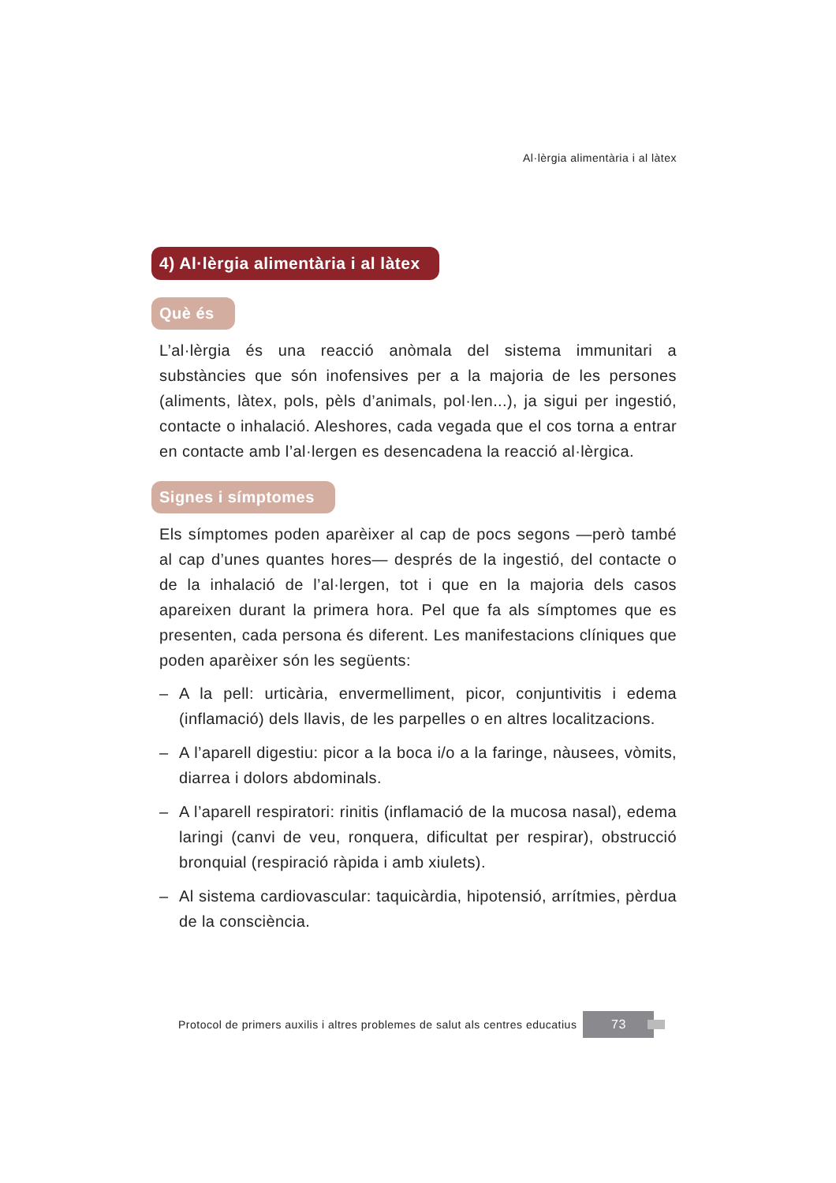Al·lèrgia alimentària i al làtex
4) Al·lèrgia alimentària i al làtex
Què és
L’al·lèrgia és una reacció anòmala del sistema immunitari a substàncies que són inofensives per a la majoria de les persones (aliments, làtex, pols, pèls d’animals, pol·len...), ja sigui per ingestió, contacte o inhalació. Aleshores, cada vegada que el cos torna a entrar en contacte amb l’al·lergen es desencadena la reacció al·lèrgica.
Signes i símptomes
Els símptomes poden aparèixer al cap de pocs segons —però també al cap d’unes quantes hores— després de la ingestió, del contacte o de la inhalació de l’al·lergen, tot i que en la majoria dels casos apareixen durant la primera hora. Pel que fa als símptomes que es presenten, cada persona és diferent. Les manifestacions clíniques que poden aparèixer són les següents:
– A la pell: urticària, envermelliment, picor, conjuntivitis i edema (inflamació) dels llavis, de les parpelles o en altres localitzacions.
– A l’aparell digestiu: picor a la boca i/o a la faringe, nàusees, vòmits, diarrea i dolors abdominals.
– A l’aparell respiratori: rinitis (inflamació de la mucosa nasal), edema laringi (canvi de veu, ronquera, dificultat per respirar), obstrucció bronquial (respiració ràpida i amb xiulets).
– Al sistema cardiovascular: taquicàrdia, hipotensió, arrítmies, pèrdua de la consciència.
Protocol de primers auxilis i altres problemes de salut als centres educatius 73